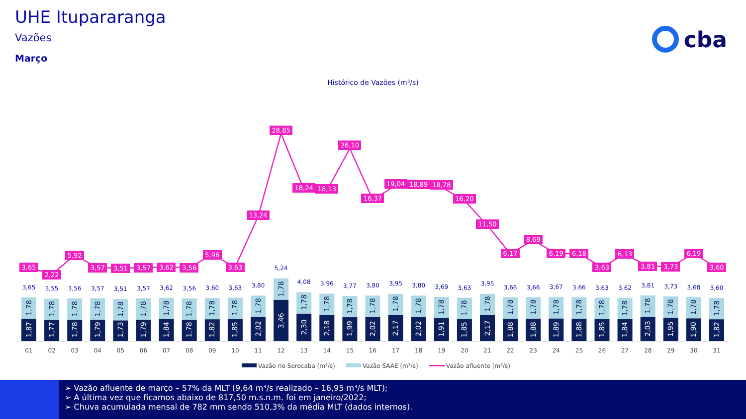UHE Itupararanga
Vazões
Março
cba
Histórico de Vazões (m³/s)
1,87
1,77
1,78
1,79
1,73
1,79
1,84
1,78
1,82
1,85
2,02
3,46
2,30
2,18
1,99
2,02
2,17
2,02
1,91
1,85
2,17
1,88
1,88
1,89
1,88
1,85
1,84
2,03
1,95
1,90
1,82
1,78
1,78
1,78
1,78
1,78
1,78
1,78
1,78
1,78
1,78
1,78
1,78
1,78
1,78
1,78
1,78
1,78
1,78
1,78
1,78
1,78
1,78
1,78
1,78
1,78
1,78
1,78
1,78
1,78
1,78
1,78
3,65
3,55
3,56
3,57
3,51
3,57
3,62
3,56
3,60
3,63
3,80
5,24
4,08
3,96
3,77
3,80
3,95
3,80
3,69
3,63
3,95
3,66
3,66
3,67
3,66
3,63
3,62
3,81
3,73
3,68
3,60
3,65
2,22
5,92
3,57
3,51
3,57
3,62
3,56
5,96
3,63
13,24
28,85
18,24
18,13
26,10
16,37
19,04
18,89
18,78
16,20
11,50
6,17
8,69
6,19
6,18
3,63
6,13
3,81
3,73
6,19
3,60
01
02
03
04
05
06
07
08
09
10
11
12
13
14
15
16
17
18
19
20
21
22
23
24
25
26
27
28
29
30
31
Vazão rio Sorocaba (m³/s)
Vazão SAAE (m³/s)
Vazão afluente (m³/s)
➢ Vazão afluente de março – 57% da MLT (9,64 m³/s realizado – 16,95 m³/s MLT);
➢ A última vez que ficamos abaixo de 817,50 m.s.n.m. foi em janeiro/2022;
➢ Chuva acumulada mensal de 782 mm sendo 510,3% da média MLT (dados internos).